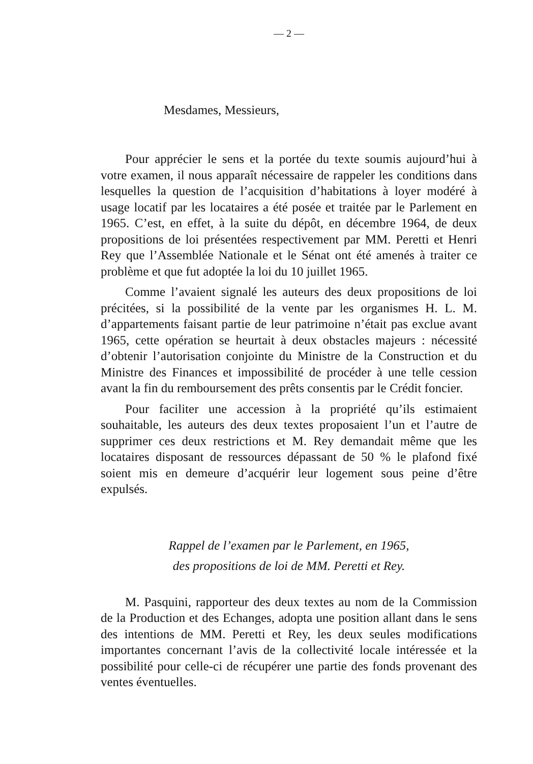— 2 —
Mesdames, Messieurs,
Pour apprécier le sens et la portée du texte soumis aujourd’hui à votre examen, il nous apparaît nécessaire de rappeler les conditions dans lesquelles la question de l’acquisition d’habitations à loyer modéré à usage locatif par les locataires a été posée et traitée par le Parlement en 1965. C’est, en effet, à la suite du dépôt, en décembre 1964, de deux propositions de loi présentées respectivement par MM. Peretti et Henri Rey que l’Assemblée Nationale et le Sénat ont été amenés à traiter ce problème et que fut adoptée la loi du 10 juillet 1965.
Comme l’avaient signalé les auteurs des deux propositions de loi précitées, si la possibilité de la vente par les organismes H. L. M. d’appartements faisant partie de leur patrimoine n’était pas exclue avant 1965, cette opération se heurtait à deux obstacles majeurs : nécessité d’obtenir l’autorisation conjointe du Ministre de la Construction et du Ministre des Finances et impossibilité de procéder à une telle cession avant la fin du remboursement des prêts consentis par le Crédit foncier.
Pour faciliter une accession à la propriété qu’ils estimaient souhaitable, les auteurs des deux textes proposaient l’un et l’autre de supprimer ces deux restrictions et M. Rey demandait même que les locataires disposant de ressources dépassant de 50 % le plafond fixé soient mis en demeure d’acquérir leur logement sous peine d’être expulsés.
Rappel de l’examen par le Parlement, en 1965,
des propositions de loi de MM. Peretti et Rey.
M. Pasquini, rapporteur des deux textes au nom de la Commission de la Production et des Echanges, adopta une position allant dans le sens des intentions de MM. Peretti et Rey, les deux seules modifications importantes concernant l’avis de la collectivité locale intéressée et la possibilité pour celle-ci de récupérer une partie des fonds provenant des ventes éventuelles.